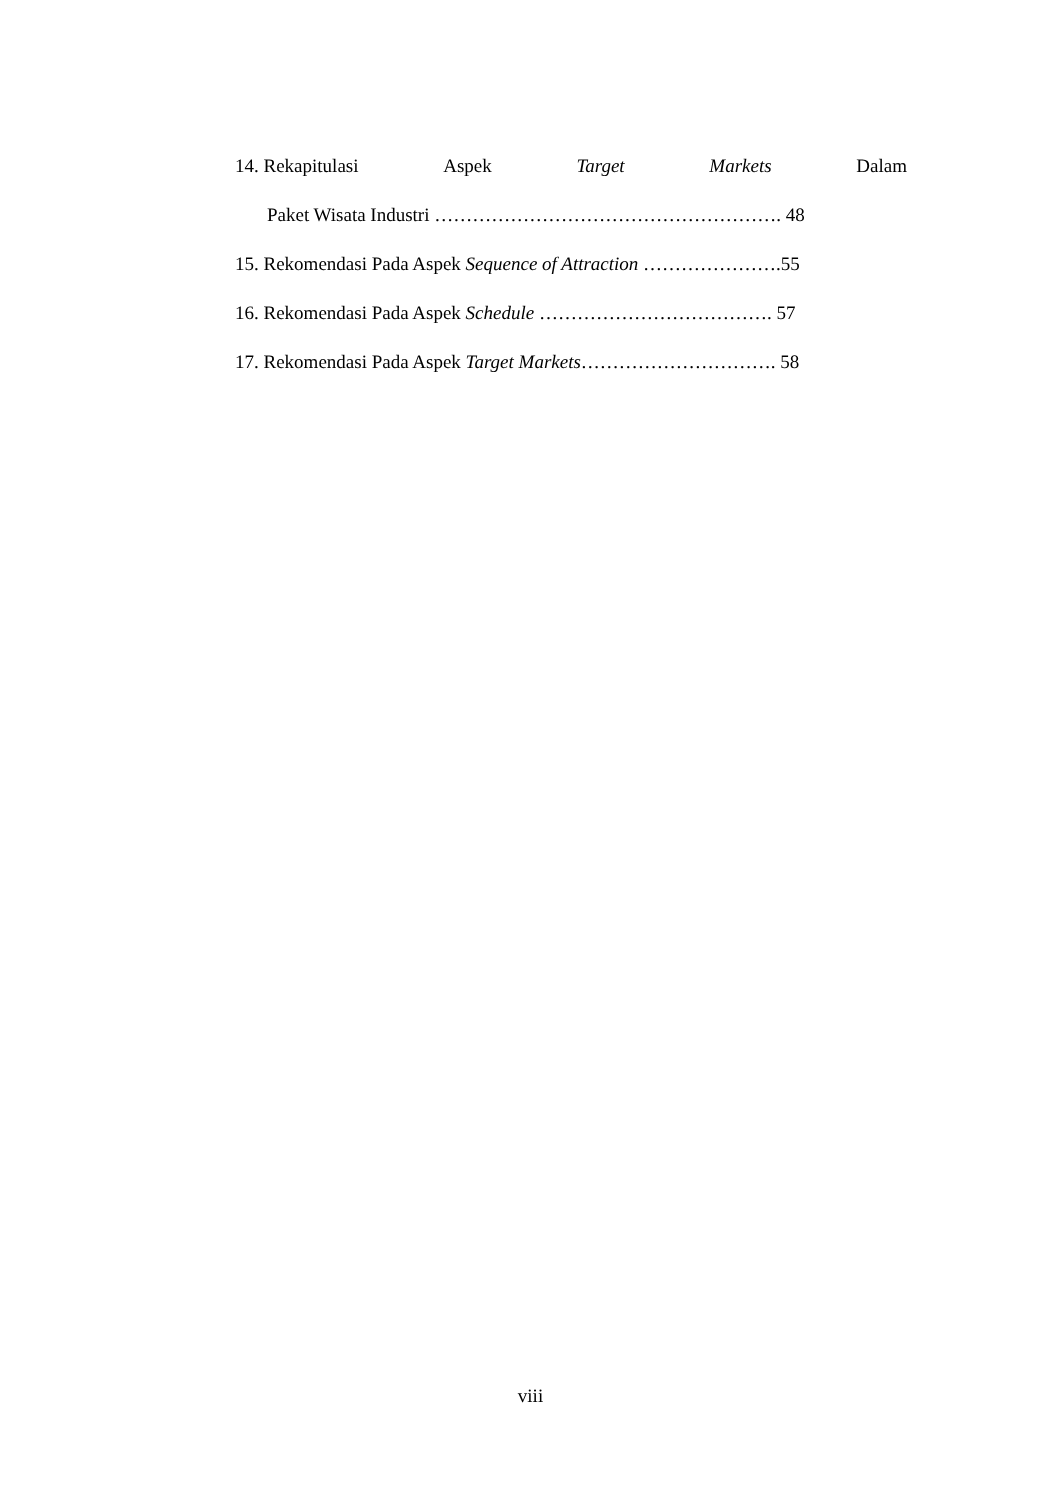14. Rekapitulasi Aspek Target Markets Dalam
Paket Wisata Industri ………………………………………………. 48
15. Rekomendasi Pada Aspek Sequence of Attraction ………………….55
16. Rekomendasi Pada Aspek Schedule ………………………………. 57
17. Rekomendasi Pada Aspek Target Markets…………………………. 58
viii